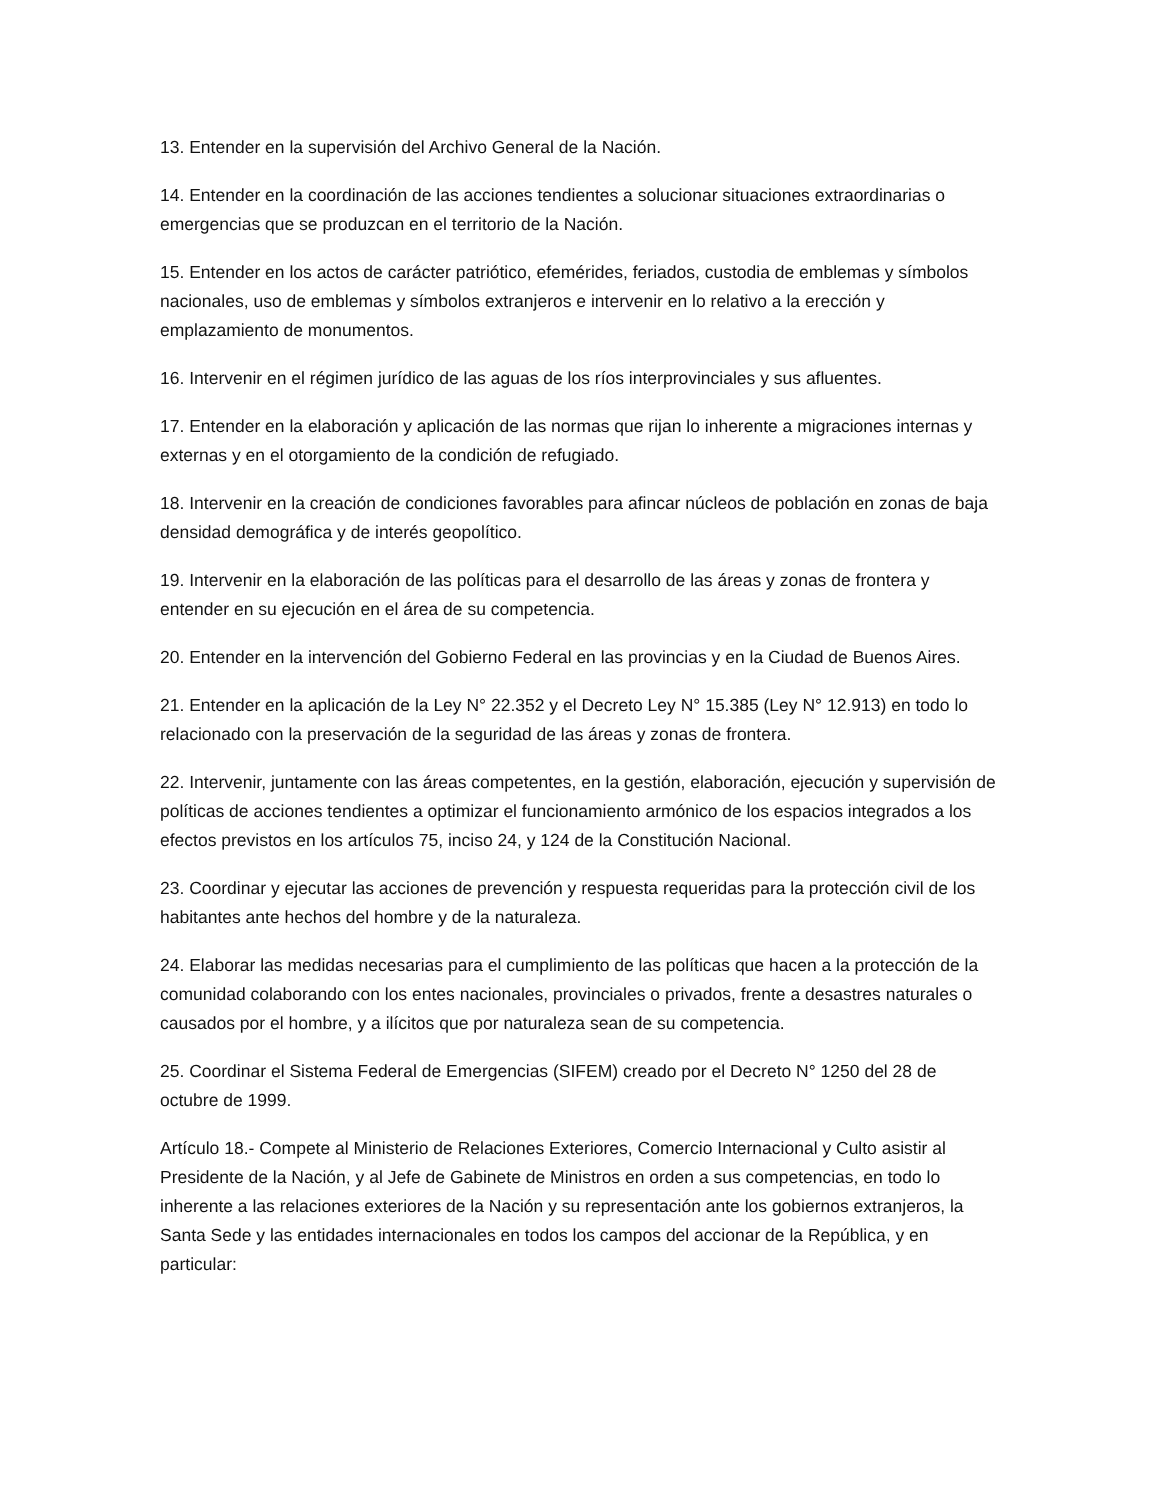13. Entender en la supervisión del Archivo General de la Nación.
14. Entender en la coordinación de las acciones tendientes a solucionar situaciones extraordinarias o emergencias que se produzcan en el territorio de la Nación.
15. Entender en los actos de carácter patriótico, efemérides, feriados, custodia de emblemas y símbolos nacionales, uso de emblemas y símbolos extranjeros e intervenir en lo relativo a la erección y emplazamiento de monumentos.
16. Intervenir en el régimen jurídico de las aguas de los ríos interprovinciales y sus afluentes.
17. Entender en la elaboración y aplicación de las normas que rijan lo inherente a migraciones internas y externas y en el otorgamiento de la condición de refugiado.
18. Intervenir en la creación de condiciones favorables para afincar núcleos de población en zonas de baja densidad demográfica y de interés geopolítico.
19. Intervenir en la elaboración de las políticas para el desarrollo de las áreas y zonas de frontera y entender en su ejecución en el área de su competencia.
20. Entender en la intervención del Gobierno Federal en las provincias y en la Ciudad de Buenos Aires.
21. Entender en la aplicación de la Ley N° 22.352 y el Decreto Ley N° 15.385 (Ley N° 12.913) en todo lo relacionado con la preservación de la seguridad de las áreas y zonas de frontera.
22. Intervenir, juntamente con las áreas competentes, en la gestión, elaboración, ejecución y supervisión de políticas de acciones tendientes a optimizar el funcionamiento armónico de los espacios integrados a los efectos previstos en los artículos 75, inciso 24, y 124 de la Constitución Nacional.
23. Coordinar y ejecutar las acciones de prevención y respuesta requeridas para la protección civil de los habitantes ante hechos del hombre y de la naturaleza.
24. Elaborar las medidas necesarias para el cumplimiento de las políticas que hacen a la protección de la comunidad colaborando con los entes nacionales, provinciales o privados, frente a desastres naturales o causados por el hombre, y a ilícitos que por naturaleza sean de su competencia.
25. Coordinar el Sistema Federal de Emergencias (SIFEM) creado por el Decreto N° 1250 del 28 de octubre de 1999.
Artículo 18.- Compete al Ministerio de Relaciones Exteriores, Comercio Internacional y Culto asistir al Presidente de la Nación, y al Jefe de Gabinete de Ministros en orden a sus competencias, en todo lo inherente a las relaciones exteriores de la Nación y su representación ante los gobiernos extranjeros, la Santa Sede y las entidades internacionales en todos los campos del accionar de la República, y en particular: